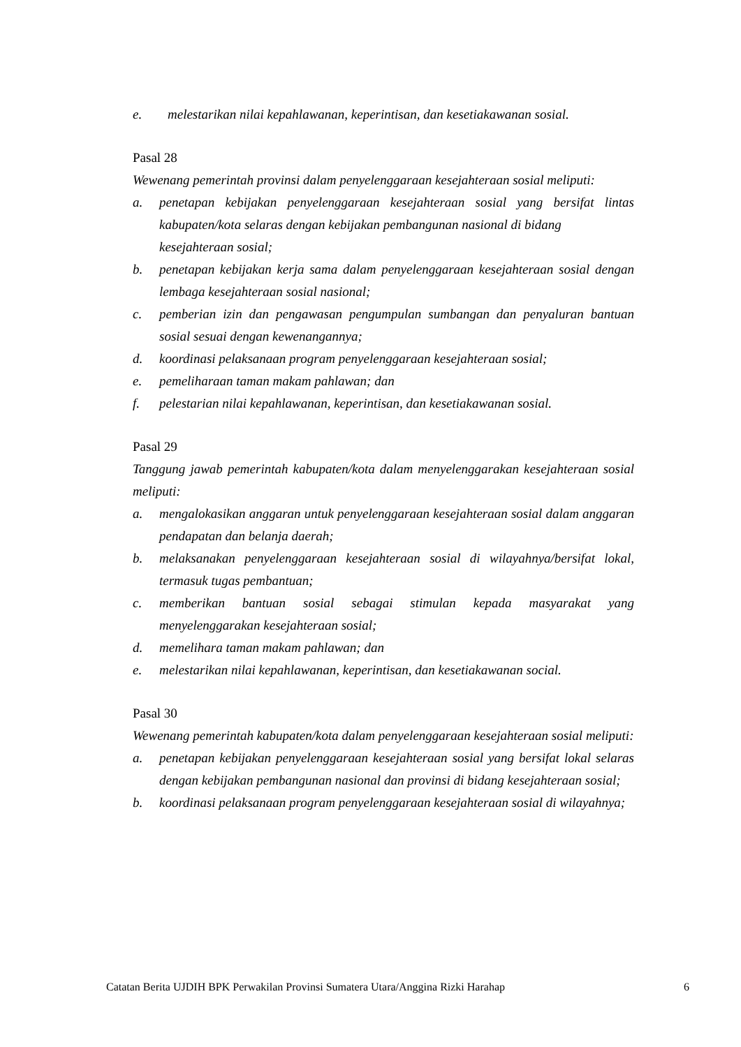e. melestarikan nilai kepahlawanan, keperintisan, dan kesetiakawanan sosial.
Pasal 28
Wewenang pemerintah provinsi dalam penyelenggaraan kesejahteraan sosial meliputi:
a. penetapan kebijakan penyelenggaraan kesejahteraan sosial yang bersifat lintas kabupaten/kota selaras dengan kebijakan pembangunan nasional di bidang
kesejahteraan sosial;
b. penetapan kebijakan kerja sama dalam penyelenggaraan kesejahteraan sosial dengan lembaga kesejahteraan sosial nasional;
c. pemberian izin dan pengawasan pengumpulan sumbangan dan penyaluran bantuan sosial sesuai dengan kewenangannya;
d. koordinasi pelaksanaan program penyelenggaraan kesejahteraan sosial;
e. pemeliharaan taman makam pahlawan; dan
f. pelestarian nilai kepahlawanan, keperintisan, dan kesetiakawanan sosial.
Pasal 29
Tanggung jawab pemerintah kabupaten/kota dalam menyelenggarakan kesejahteraan sosial meliputi:
a. mengalokasikan anggaran untuk penyelenggaraan kesejahteraan sosial dalam anggaran pendapatan dan belanja daerah;
b. melaksanakan penyelenggaraan kesejahteraan sosial di wilayahnya/bersifat lokal, termasuk tugas pembantuan;
c. memberikan bantuan sosial sebagai stimulan kepada masyarakat yang menyelenggarakan kesejahteraan sosial;
d. memelihara taman makam pahlawan; dan
e. melestarikan nilai kepahlawanan, keperintisan, dan kesetiakawanan social.
Pasal 30
Wewenang pemerintah kabupaten/kota dalam penyelenggaraan kesejahteraan sosial meliputi:
a. penetapan kebijakan penyelenggaraan kesejahteraan sosial yang bersifat lokal selaras dengan kebijakan pembangunan nasional dan provinsi di bidang kesejahteraan sosial;
b. koordinasi pelaksanaan program penyelenggaraan kesejahteraan sosial di wilayahnya;
Catatan Berita UJDIH BPK Perwakilan Provinsi Sumatera Utara/Anggina Rizki Harahap 6